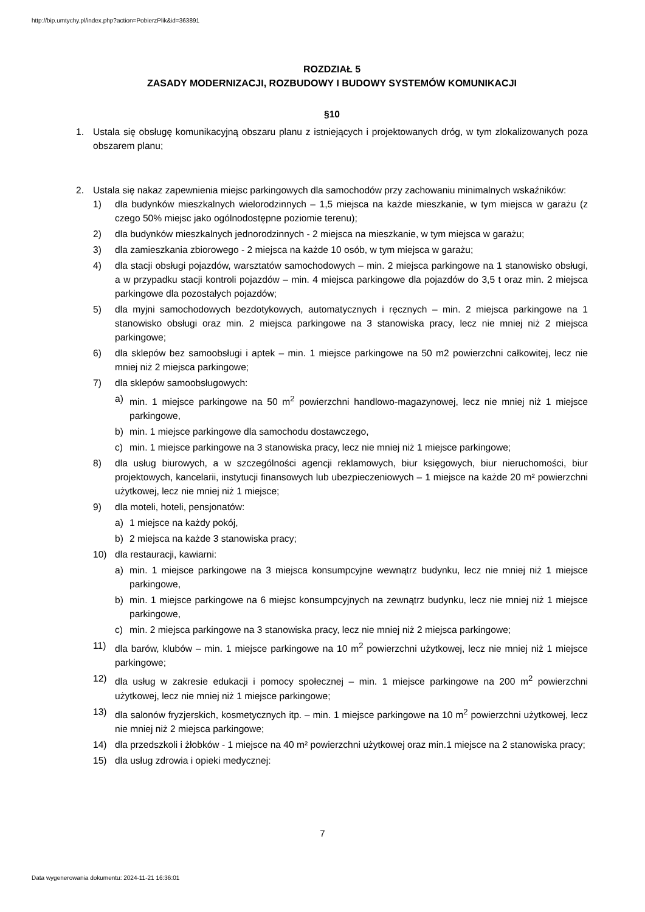http://bip.umtychy.pl/index.php?action=PobierzPlik&id=363891
ROZDZIAŁ 5
ZASADY MODERNIZACJI, ROZBUDOWY I BUDOWY SYSTEMÓW KOMUNIKACJI
§10
1. Ustala się obsługę komunikacyjną obszaru planu z istniejących i projektowanych dróg, w tym zlokalizowanych poza obszarem planu;
2. Ustala się nakaz zapewnienia miejsc parkingowych dla samochodów przy zachowaniu minimalnych wskaźników:
1) dla budynków mieszkalnych wielorodzinnych – 1,5 miejsca na każde mieszkanie, w tym miejsca w garażu (z czego 50% miejsc jako ogólnodostępne poziomie terenu);
2) dla budynków mieszkalnych jednorodzinnych - 2 miejsca na mieszkanie, w tym miejsca w garażu;
3) dla zamieszkania zbiorowego - 2 miejsca na każde 10 osób, w tym miejsca w garażu;
4) dla stacji obsługi pojazdów, warsztatów samochodowych – min. 2 miejsca parkingowe na 1 stanowisko obsługi, a w przypadku stacji kontroli pojazdów – min. 4 miejsca parkingowe dla pojazdów do 3,5 t oraz min. 2 miejsca parkingowe dla pozostałych pojazdów;
5) dla myjni samochodowych bezdotykowych, automatycznych i ręcznych – min. 2 miejsca parkingowe na 1 stanowisko obsługi oraz min. 2 miejsca parkingowe na 3 stanowiska pracy, lecz nie mniej niż 2 miejsca parkingowe;
6) dla sklepów bez samoobsługi i aptek – min. 1 miejsce parkingowe na 50 m2 powierzchni całkowitej, lecz nie mniej niż 2 miejsca parkingowe;
7) dla sklepów samoobsługowych:
a) min. 1 miejsce parkingowe na 50 m<sup>2</sup> powierzchni handlowo-magazynowej, lecz nie mniej niż 1 miejsce parkingowe,
b) min. 1 miejsce parkingowe dla samochodu dostawczego,
c) min. 1 miejsce parkingowe na 3 stanowiska pracy, lecz nie mniej niż 1 miejsce parkingowe;
8) dla usług biurowych, a w szczególności agencji reklamowych, biur księgowych, biur nieruchomości, biur projektowych, kancelarii, instytucji finansowych lub ubezpieczeniowych – 1 miejsce na każde 20 m² powierzchni użytkowej, lecz nie mniej niż 1 miejsce;
9) dla moteli, hoteli, pensjonatów:
a) 1 miejsce na każdy pokój,
b) 2 miejsca na każde 3 stanowiska pracy;
10) dla restauracji, kawiarni:
a) min. 1 miejsce parkingowe na 3 miejsca konsumpcyjne wewnątrz budynku, lecz nie mniej niż 1 miejsce parkingowe,
b) min. 1 miejsce parkingowe na 6 miejsc konsumpcyjnych na zewnątrz budynku, lecz nie mniej niż 1 miejsce parkingowe,
c) min. 2 miejsca parkingowe na 3 stanowiska pracy, lecz nie mniej niż 2 miejsca parkingowe;
11) dla barów, klubów – min. 1 miejsce parkingowe na 10 m<sup>2</sup> powierzchni użytkowej, lecz nie mniej niż 1 miejsce parkingowe;
12) dla usług w zakresie edukacji i pomocy społecznej – min. 1 miejsce parkingowe na 200 m<sup>2</sup> powierzchni użytkowej, lecz nie mniej niż 1 miejsce parkingowe;
13) dla salonów fryzjerskich, kosmetycznych itp. – min. 1 miejsce parkingowe na 10 m<sup>2</sup> powierzchni użytkowej, lecz nie mniej niż 2 miejsca parkingowe;
14) dla przedszkoli i żłobków - 1 miejsce na 40 m² powierzchni użytkowej oraz min.1 miejsce na 2 stanowiska pracy;
15) dla usług zdrowia i opieki medycznej:
7
Data wygenerowania dokumentu: 2024-11-21 16:36:01